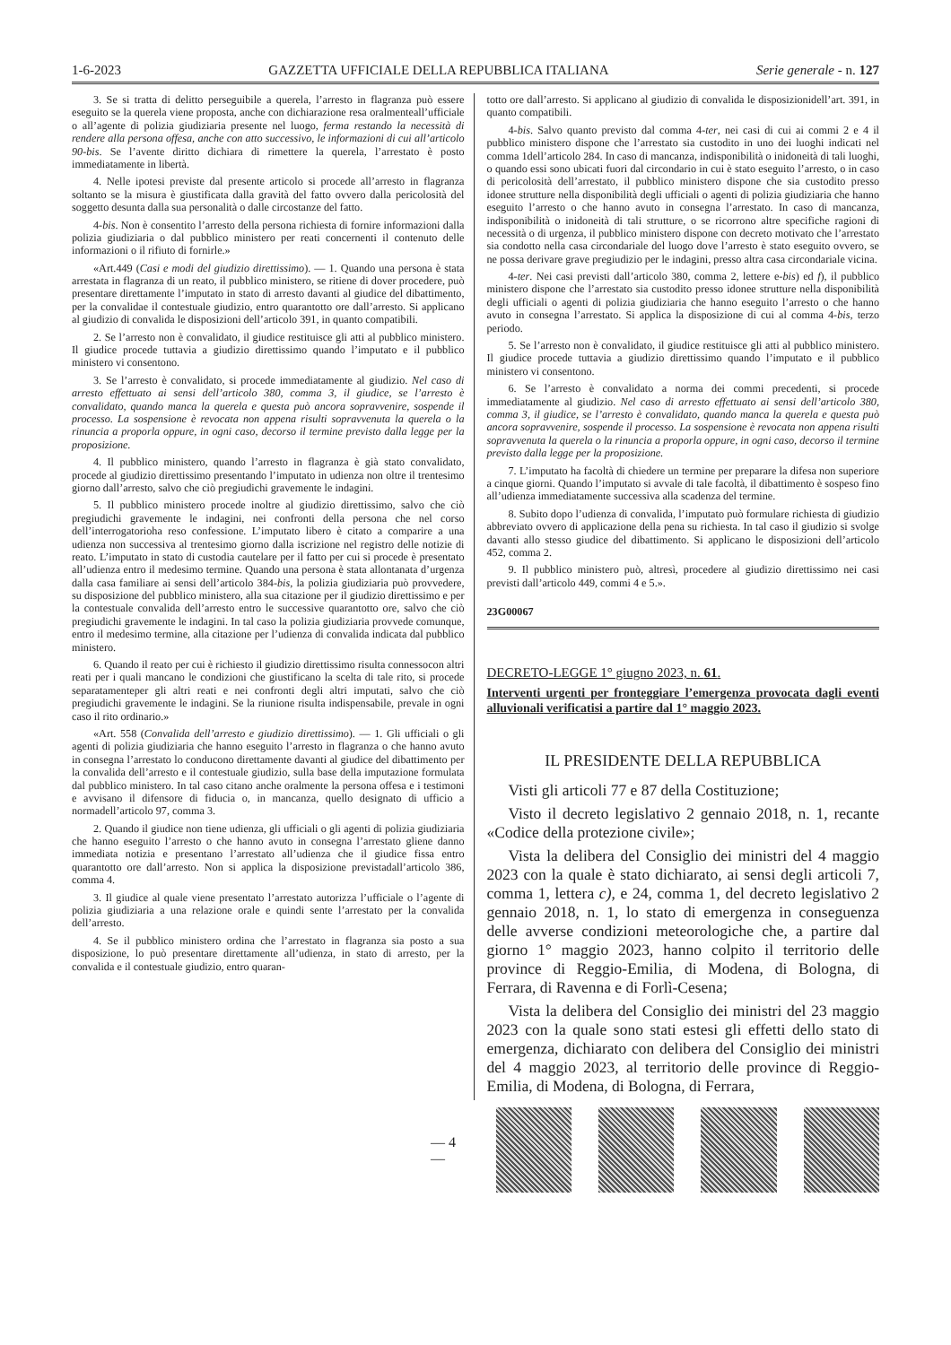1-6-2023 GAZZETTA UFFICIALE DELLA REPUBBLICA ITALIANA Serie generale - n. 127
3. Se si tratta di delitto perseguibile a querela, l’arresto in flagranza può essere eseguito se la querela viene proposta, anche con dichiarazione resa oralmenteall’ufficiale o all’agente di polizia giudiziaria presente nel luogo, ferma restando la necessità di rendere alla persona offesa, anche con atto successivo, le informazioni di cui all’articolo 90-bis. Se l’avente diritto dichiara di rimettere la querela, l’arrestato è posto immediatamente in libertà.
4. Nelle ipotesi previste dal presente articolo si procede all’arresto in flagranza soltanto se la misura è giustificata dalla gravità del fatto ovvero dalla pericolosità del soggetto desunta dalla sua personalità o dalle circostanze del fatto.
4-bis. Non è consentito l’arresto della persona richiesta di fornire informazioni dalla polizia giudiziaria o dal pubblico ministero per reati concernenti il contenuto delle informazioni o il rifiuto di fornirle.»
«Art.449 (Casi e modi del giudizio direttissimo). — 1. Quando una persona è stata arrestata in flagranza di un reato, il pubblico ministero, se ritiene di dover procedere, può presentare direttamente l’imputato in stato di arresto davanti al giudice del dibattimento, per la convalidae il contestuale giudizio, entro quarantotto ore dall’arresto. Si applicano al giudizio di convalida le disposizioni dell’articolo 391, in quanto compatibili.
2. Se l’arresto non è convalidato, il giudice restituisce gli atti al pubblico ministero. Il giudice procede tuttavia a giudizio direttissimo quando l’imputato e il pubblico ministero vi consentono.
3. Se l’arresto è convalidato, si procede immediatamente al giudizio. Nel caso di arresto effettuato ai sensi dell’articolo 380, comma 3, il giudice, se l’arresto è convalidato, quando manca la querela e questa può ancora sopravvenire, sospende il processo. La sospensione è revocata non appena risulti sopravvenuta la querela o la rinuncia a proporla oppure, in ogni caso, decorso il termine previsto dalla legge per la proposizione.
4. Il pubblico ministero, quando l’arresto in flagranza è già stato convalidato, procede al giudizio direttissimo presentando l’imputato in udienza non oltre il trentesimo giorno dall’arresto, salvo che ciò pregiudichi gravemente le indagini.
5. Il pubblico ministero procede inoltre al giudizio direttissimo, salvo che ciò pregiudichi gravemente le indagini, nei confronti della persona che nel corso dell’interrogatorioha reso confessione. L’imputato libero è citato a comparire a una udienza non successiva al trentesimo giorno dalla iscrizione nel registro delle notizie di reato. L’imputato in stato di custodia cautelare per il fatto per cui si procede è presentato all’udienza entro il medesimo termine. Quando una persona è stata allontanata d’urgenza dalla casa familiare ai sensi dell’articolo 384-bis, la polizia giudiziaria può provvedere, su disposizione del pubblico ministero, alla sua citazione per il giudizio direttissimo e per la contestuale convalida dell’arresto entro le successive quarantotto ore, salvo che ciò pregiudichi gravemente le indagini. In tal caso la polizia giudiziaria provvede comunque, entro il medesimo termine, alla citazione per l’udienza di convalida indicata dal pubblico ministero.
6. Quando il reato per cui è richiesto il giudizio direttissimo risulta connessocon altri reati per i quali mancano le condizioni che giustificano la scelta di tale rito, si procede separatamenteper gli altri reati e nei confronti degli altri imputati, salvo che ciò pregiudichi gravemente le indagini. Se la riunione risulta indispensabile, prevale in ogni caso il rito ordinario.»
«Art. 558 (Convalida dell’arresto e giudizio direttissimo). — 1. Gli ufficiali o gli agenti di polizia giudiziaria che hanno eseguito l’arresto in flagranza o che hanno avuto in consegna l’arrestato lo conducono direttamente davanti al giudice del dibattimento per la convalida dell’arresto e il contestuale giudizio, sulla base della imputazione formulata dal pubblico ministero. In tal caso citano anche oralmente la persona offesa e i testimoni e avvisano il difensore di fiducia o, in mancanza, quello designato di ufficio a normadell’articolo 97, comma 3.
2. Quando il giudice non tiene udienza, gli ufficiali o gli agenti di polizia giudiziaria che hanno eseguito l’arresto o che hanno avuto in consegna l’arrestato gliene danno immediata notizia e presentano l’arrestato all’udienza che il giudice fissa entro quarantotto ore dall’arresto. Non si applica la disposizione previstadall’articolo 386, comma 4.
3. Il giudice al quale viene presentato l’arrestato autorizza l’ufficiale o l’agente di polizia giudiziaria a una relazione orale e quindi sente l’arrestato per la convalida dell’arresto.
4. Se il pubblico ministero ordina che l’arrestato in flagranza sia posto a sua disposizione, lo può presentare direttamente all’udienza, in stato di arresto, per la convalida e il contestuale giudizio, entro quaran-
totto ore dall’arresto. Si applicano al giudizio di convalida le disposizionidell’art. 391, in quanto compatibili.
4-bis. Salvo quanto previsto dal comma 4-ter, nei casi di cui ai commi 2 e 4 il pubblico ministero dispone che l’arrestato sia custodito in uno dei luoghi indicati nel comma 1dell’articolo 284. In caso di mancanza, indisponibilità o inidoneità di tali luoghi, o quando essi sono ubicati fuori dal circondario in cui è stato eseguito l’arresto, o in caso di pericolosità dell’arrestato, il pubblico ministero dispone che sia custodito presso idonee strutture nella disponibilità degli ufficiali o agenti di polizia giudiziaria che hanno eseguito l’arresto o che hanno avuto in consegna l’arrestato. In caso di mancanza, indisponibilità o inidoneità di tali strutture, o se ricorrono altre specifiche ragioni di necessità o di urgenza, il pubblico ministero dispone con decreto motivato che l’arrestato sia condotto nella casa circondariale del luogo dove l’arresto è stato eseguito ovvero, se ne possa derivare grave pregiudizio per le indagini, presso altra casa circondariale vicina.
4-ter. Nei casi previsti dall’articolo 380, comma 2, lettere e-bis) ed f), il pubblico ministero dispone che l’arrestato sia custodito presso idonee strutture nella disponibilità degli ufficiali o agenti di polizia giudiziaria che hanno eseguito l’arresto o che hanno avuto in consegna l’arrestato. Si applica la disposizione di cui al comma 4-bis, terzo periodo.
5. Se l’arresto non è convalidato, il giudice restituisce gli atti al pubblico ministero. Il giudice procede tuttavia a giudizio direttissimo quando l’imputato e il pubblico ministero vi consentono.
6. Se l’arresto è convalidato a norma dei commi precedenti, si procede immediatamente al giudizio. Nel caso di arresto effettuato ai sensi dell’articolo 380, comma 3, il giudice, se l’arresto è convalidato, quando manca la querela e questa può ancora sopravvenire, sospende il processo. La sospensione è revocata non appena risulti sopravvenuta la querela o la rinuncia a proporla oppure, in ogni caso, decorso il termine previsto dalla legge per la proposizione.
7. L’imputato ha facoltà di chiedere un termine per preparare la difesa non superiore a cinque giorni. Quando l’imputato si avvale di tale facoltà, il dibattimento è sospeso fino all’udienza immediatamente successiva alla scadenza del termine.
8. Subito dopo l’udienza di convalida, l’imputato può formulare richiesta di giudizio abbreviato ovvero di applicazione della pena su richiesta. In tal caso il giudizio si svolge davanti allo stesso giudice del dibattimento. Si applicano le disposizioni dell’articolo 452, comma 2.
9. Il pubblico ministero può, altresì, procedere al giudizio direttissimo nei casi previsti dall’articolo 449, commi 4 e 5.».
23G00067
DECRETO-LEGGE 1° giugno 2023, n. 61.
Interventi urgenti per fronteggiare l’emergenza provocata dagli eventi alluvionali verificatisi a partire dal 1° maggio 2023.
IL PRESIDENTE DELLA REPUBBLICA
Visti gli articoli 77 e 87 della Costituzione;
Visto il decreto legislativo 2 gennaio 2018, n. 1, recante «Codice della protezione civile»;
Vista la delibera del Consiglio dei ministri del 4 maggio 2023 con la quale è stato dichiarato, ai sensi degli articoli 7, comma 1, lettera c), e 24, comma 1, del decreto legislativo 2 gennaio 2018, n. 1, lo stato di emergenza in conseguenza delle avverse condizioni meteorologiche che, a partire dal giorno 1° maggio 2023, hanno colpito il territorio delle province di Reggio-Emilia, di Modena, di Bologna, di Ferrara, di Ravenna e di Forlì-Cesena;
Vista la delibera del Consiglio dei ministri del 23 maggio 2023 con la quale sono stati estesi gli effetti dello stato di emergenza, dichiarato con delibera del Consiglio dei ministri del 4 maggio 2023, al territorio delle province di Reggio-Emilia, di Modena, di Bologna, di Ferrara,
— 4 —